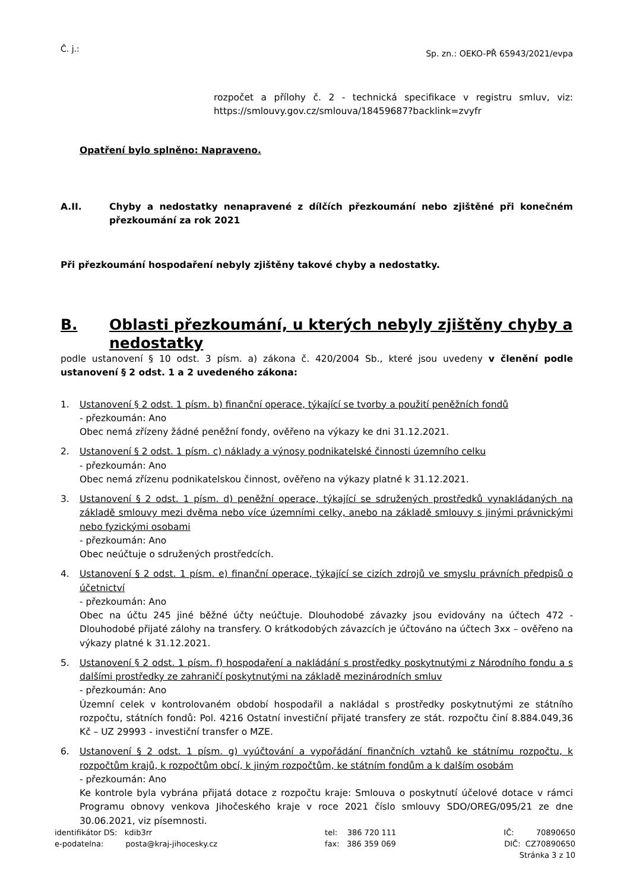Č. j.: Sp. zn.: OEKO-PŘ 65943/2021/evpa
rozpočet a přílohy č. 2 - technická specifikace v registru smluv, viz: https://smlouvy.gov.cz/smlouva/18459687?backlink=zvyfr
Opatření bylo splněno: Napraveno.
A.II. Chyby a nedostatky nenapravené z dílčích přezkoumání nebo zjištěné při konečném přezkoumání za rok 2021
Při přezkoumání hospodaření nebyly zjištěny takové chyby a nedostatky.
B. Oblasti přezkoumání, u kterých nebyly zjištěny chyby a nedostatky
podle ustanovení § 10 odst. 3 písm. a) zákona č. 420/2004 Sb., které jsou uvedeny v členění podle ustanovení § 2 odst. 1 a 2 uvedeného zákona:
1. Ustanovení § 2 odst. 1 písm. b) finanční operace, týkající se tvorby a použití peněžních fondů
- přezkoumán: Ano
Obec nemá zřízeny žádné peněžní fondy, ověřeno na výkazy ke dni 31.12.2021.
2. Ustanovení § 2 odst. 1 písm. c) náklady a výnosy podnikatelské činnosti územního celku
- přezkoumán: Ano
Obec nemá zřízenu podnikatelskou činnost, ověřeno na výkazy platné k 31.12.2021.
3. Ustanovení § 2 odst. 1 písm. d) peněžní operace, týkající se sdružených prostředků vynakládaných na základě smlouvy mezi dvěma nebo více územními celky, anebo na základě smlouvy s jinými právnickými nebo fyzickými osobami
- přezkoumán: Ano
Obec neúčtuje o sdružených prostředcích.
4. Ustanovení § 2 odst. 1 písm. e) finanční operace, týkající se cizích zdrojů ve smyslu právních předpisů o účetnictví
- přezkoumán: Ano
Obec na účtu 245 jiné běžné účty neúčtuje. Dlouhodobé závazky jsou evidovány na účtech 472 - Dlouhodobé přijaté zálohy na transfery. O krátkodobých závazcích je účtováno na účtech 3xx – ověřeno na výkazy platné k 31.12.2021.
5. Ustanovení § 2 odst. 1 písm. f) hospodaření a nakládání s prostředky poskytnutými z Národního fondu a s dalšími prostředky ze zahraničí poskytnutými na základě mezinárodních smluv
- přezkoumán: Ano
Územní celek v kontrolovaném období hospodařil a nakládal s prostředky poskytnutými ze státního rozpočtu, státních fondů: Pol. 4216 Ostatní investiční přijaté transfery ze stát. rozpočtu činí 8.884.049,36 Kč – UZ 29993 - investiční transfer o MZE.
6. Ustanovení § 2 odst. 1 písm. g) vyúčtování a vypořádání finančních vztahů ke státnímu rozpočtu, k rozpočtům krajů, k rozpočtům obcí, k jiným rozpočtům, ke státním fondům a k dalším osobám
- přezkoumán: Ano
Ke kontrole byla vybrána přijatá dotace z rozpočtu kraje: Smlouva o poskytnutí účelové dotace v rámci Programu obnovy venkova Jihočeského kraje v roce 2021 číslo smlouvy SDO/OREG/095/21 ze dne 30.06.2021, viz písemnosti.
identifikátor DS: kdib3rr
e-podatelna: posta@kraj-jihocesky.cz
tel: 386 720 111
fax: 386 359 069
IČ: 70890650
DIČ: CZ70890650
Stránka 3 z 10